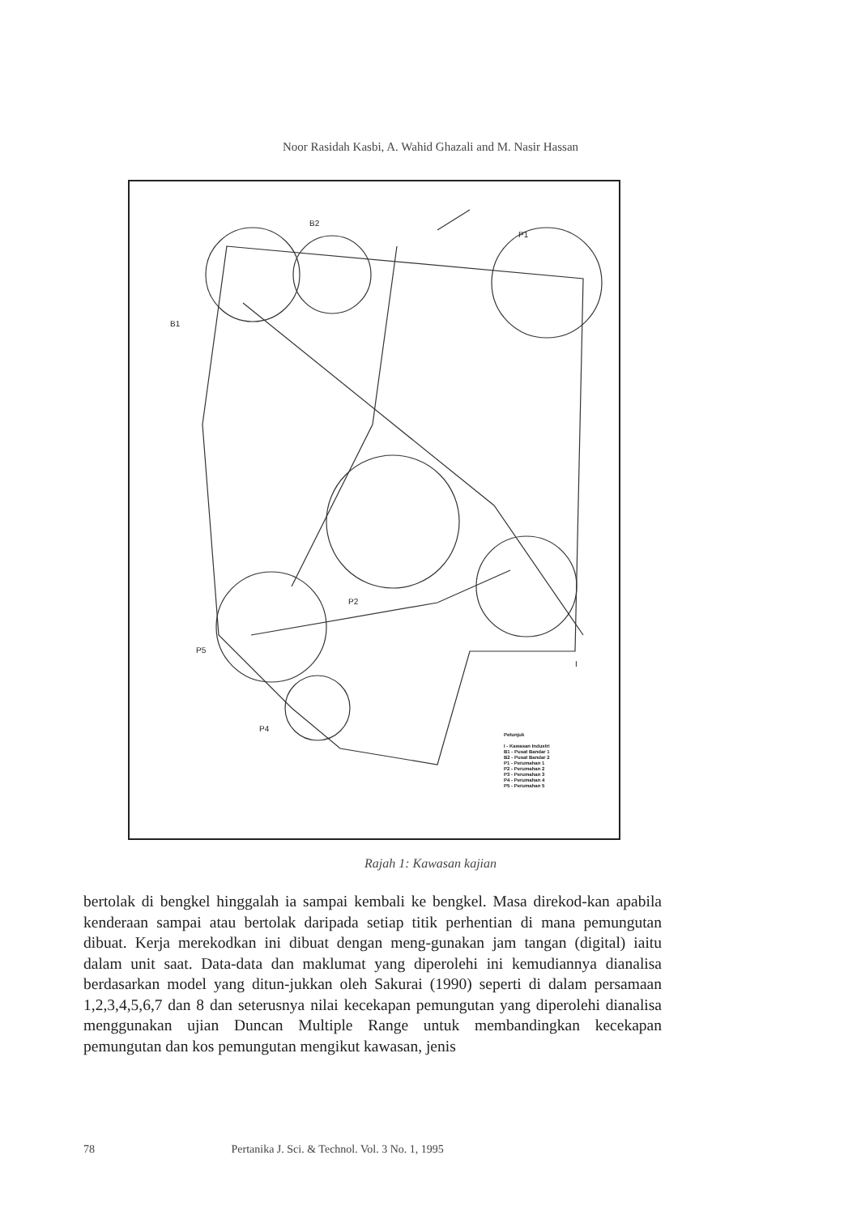Noor Rasidah Kasbi, A. Wahid Ghazali and M. Nasir Hassan
B2
P1
B1
I
P2
P5
P4
Petunjuk
I - Kawasan Industri
B1 - Pusat Bandar 1
B2 - Pusat Bandar 2
P1 - Perumahan 1
P2 - Perumahan 2
P3 - Perumahan 3
P4 - Perumahan 4
P5 - Perumahan 5
Rajah 1: Kawasan kajian
bertolak di bengkel hinggalah ia sampai kembali ke bengkel. Masa direkod-kan apabila kenderaan sampai atau bertolak daripada setiap titik perhentian di mana pemungutan dibuat. Kerja merekodkan ini dibuat dengan meng-gunakan jam tangan (digital) iaitu dalam unit saat. Data-data dan maklumat yang diperolehi ini kemudiannya dianalisa berdasarkan model yang ditun-jukkan oleh Sakurai (1990) seperti di dalam persamaan 1,2,3,4,5,6,7 dan 8 dan seterusnya nilai kecekapan pemungutan yang diperolehi dianalisa menggunakan ujian Duncan Multiple Range untuk membandingkan kecekapan pemungutan dan kos pemungutan mengikut kawasan, jenis
78 Pertanika J. Sci. & Technol. Vol. 3 No. 1, 1995